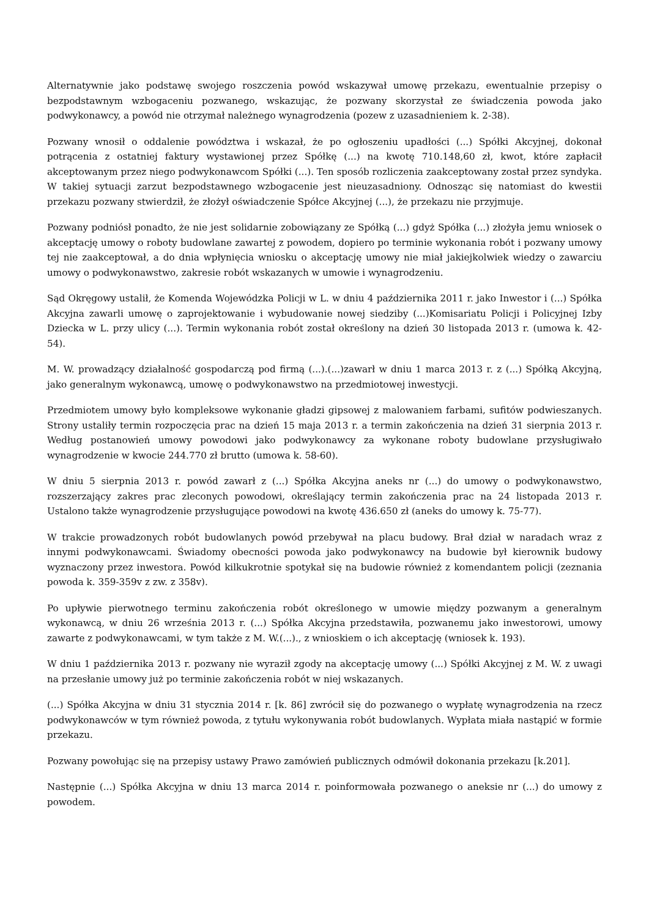Alternatywnie jako podstawę swojego roszczenia powód wskazywał umowę przekazu, ewentualnie przepisy o bezpodstawnym wzbogaceniu pozwanego, wskazując, że pozwany skorzystał ze świadczenia powoda jako podwykonawcy, a powód nie otrzymał należnego wynagrodzenia (pozew z uzasadnieniem k. 2-38).
Pozwany wnosił o oddalenie powództwa i wskazał, że po ogłoszeniu upadłości (...) Spółki Akcyjnej, dokonał potrącenia z ostatniej faktury wystawionej przez Spółkę (...) na kwotę 710.148,60 zł, kwot, które zapłacił akceptowanym przez niego podwykonawcom Spółki (...). Ten sposób rozliczenia zaakceptowany został przez syndyka. W takiej sytuacji zarzut bezpodstawnego wzbogacenie jest nieuzasadniony. Odnosząc się natomiast do kwestii przekazu pozwany stwierdził, że złożył oświadczenie Spółce Akcyjnej (...), że przekazu nie przyjmuje.
Pozwany podniósł ponadto, że nie jest solidarnie zobowiązany ze Spółką (...) gdyż Spółka (...) złożyła jemu wniosek o akceptację umowy o roboty budowlane zawartej z powodem, dopiero po terminie wykonania robót i pozwany umowy tej nie zaakceptował, a do dnia wpłynięcia wniosku o akceptację umowy nie miał jakiejkolwiek wiedzy o zawarciu umowy o podwykonawstwo, zakresie robót wskazanych w umowie i wynagrodzeniu.
Sąd Okręgowy ustalił, że Komenda Wojewódzka Policji w L. w dniu 4 października 2011 r. jako Inwestor i (...) Spółka Akcyjna zawarli umowę o zaprojektowanie i wybudowanie nowej siedziby (...)Komisariatu Policji i Policyjnej Izby Dziecka w L. przy ulicy (...). Termin wykonania robót został określony na dzień 30 listopada 2013 r. (umowa k. 42-54).
M. W. prowadzący działalność gospodarczą pod firmą (...).(...)zawarł w dniu 1 marca 2013 r. z (...) Spółką Akcyjną, jako generalnym wykonawcą, umowę o podwykonawstwo na przedmiotowej inwestycji.
Przedmiotem umowy było kompleksowe wykonanie gładzi gipsowej z malowaniem farbami, sufitów podwieszanych. Strony ustaliły termin rozpoczęcia prac na dzień 15 maja 2013 r. a termin zakończenia na dzień 31 sierpnia 2013 r. Według postanowień umowy powodowi jako podwykonawcy za wykonane roboty budowlane przysługiwało wynagrodzenie w kwocie 244.770 zł brutto (umowa k. 58-60).
W dniu 5 sierpnia 2013 r. powód zawarł z (...) Spółka Akcyjna aneks nr (...) do umowy o podwykonawstwo, rozszerzający zakres prac zleconych powodowi, określający termin zakończenia prac na 24 listopada 2013 r. Ustalono także wynagrodzenie przysługujące powodowi na kwotę 436.650 zł (aneks do umowy k. 75-77).
W trakcie prowadzonych robót budowlanych powód przebywał na placu budowy. Brał dział w naradach wraz z innymi podwykonawcami. Świadomy obecności powoda jako podwykonawcy na budowie był kierownik budowy wyznaczony przez inwestora. Powód kilkukrotnie spotykał się na budowie również z komendantem policji (zeznania powoda k. 359-359v z zw. z 358v).
Po upływie pierwotnego terminu zakończenia robót określonego w umowie między pozwanym a generalnym wykonawcą, w dniu 26 września 2013 r. (...) Spółka Akcyjna przedstawiła, pozwanemu jako inwestorowi, umowy zawarte z podwykonawcami, w tym także z M. W.(...)., z wnioskiem o ich akceptację (wniosek k. 193).
W dniu 1 października 2013 r. pozwany nie wyraził zgody na akceptację umowy (...) Spółki Akcyjnej z M. W. z uwagi na przesłanie umowy już po terminie zakończenia robót w niej wskazanych.
(...) Spółka Akcyjna w dniu 31 stycznia 2014 r. [k. 86] zwrócił się do pozwanego o wypłatę wynagrodzenia na rzecz podwykonawców w tym również powoda, z tytułu wykonywania robót budowlanych. Wypłata miała nastąpić w formie przekazu.
Pozwany powołując się na przepisy ustawy Prawo zamówień publicznych odmówił dokonania przekazu [k.201].
Następnie (...) Spółka Akcyjna w dniu 13 marca 2014 r. poinformowała pozwanego o aneksie nr (...) do umowy z powodem.